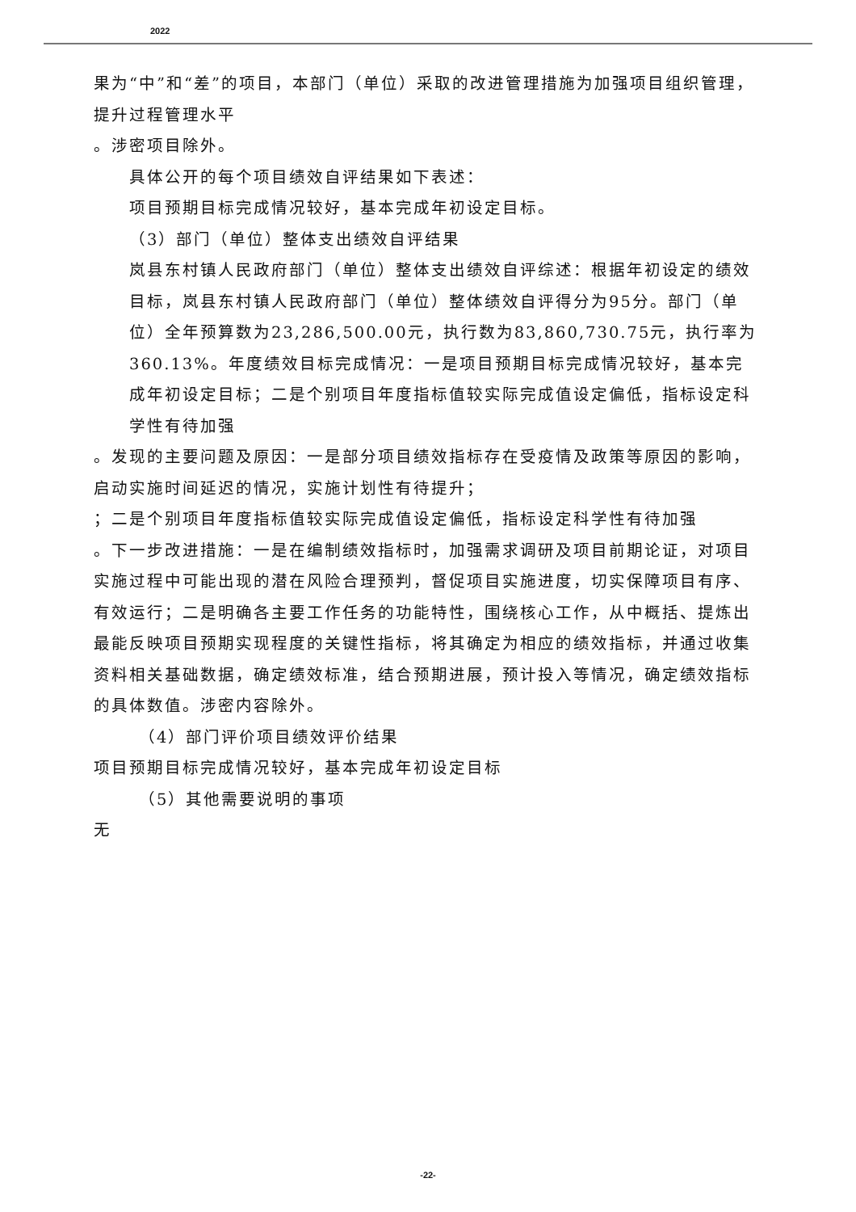2022
果为“中”和“差”的项目，本部门（单位）采取的改进管理措施为加强项目组织管理，提升过程管理水平
。涉密项目除外。
具体公开的每个项目绩效自评结果如下表述：
项目预期目标完成情况较好，基本完成年初设定目标。
（3）部门（单位）整体支出绩效自评结果
岚县东村镇人民政府部门（单位）整体支出绩效自评综述：根据年初设定的绩效目标，岚县东村镇人民政府部门（单位）整体绩效自评得分为95分。部门（单位）全年预算数为23,286,500.00元，执行数为83,860,730.75元，执行率为360.13%。年度绩效目标完成情况：一是项目预期目标完成情况较好，基本完成年初设定目标；二是个别项目年度指标值较实际完成值设定偏低，指标设定科学性有待加强
。发现的主要问题及原因：一是部分项目绩效指标存在受疫情及政策等原因的影响，启动实施时间延迟的情况，实施计划性有待提升；
；二是个别项目年度指标值较实际完成值设定偏低，指标设定科学性有待加强
。下一步改进措施：一是在编制绩效指标时，加强需求调研及项目前期论证，对项目实施过程中可能出现的潜在风险合理预判，督促项目实施进度，切实保障项目有序、有效运行；二是明确各主要工作任务的功能特性，围绕核心工作，从中概括、提炼出最能反映项目预期实现程度的关键性指标，将其确定为相应的绩效指标，并通过收集资料相关基础数据，确定绩效标准，结合预期进展，预计投入等情况，确定绩效指标的具体数值。涉密内容除外。
（4）部门评价项目绩效评价结果
项目预期目标完成情况较好，基本完成年初设定目标
（5）其他需要说明的事项
无
-22-